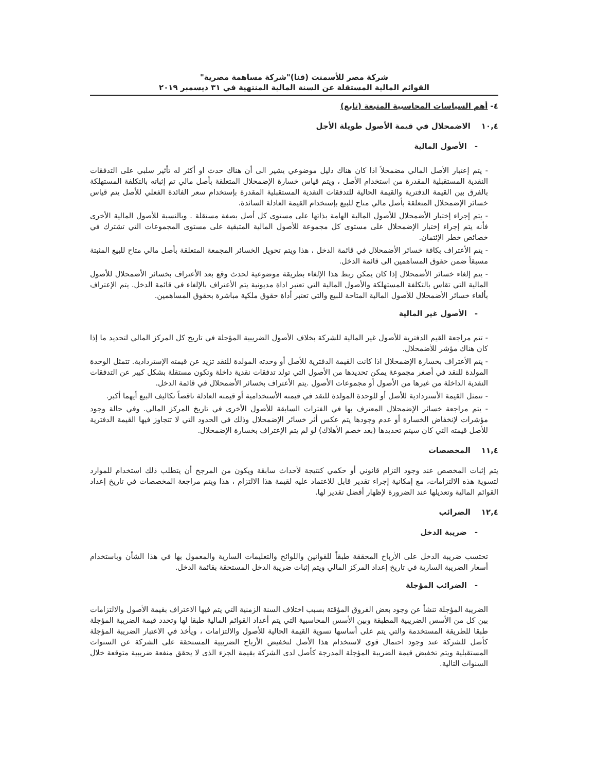شركة مصر للأسمنت (قنا)"شركة مساهمة مصرية"
القوائم المالية المستقلة عن السنة المالية المنتهية في ٣١ ديسمبر ٢٠١٩
٤- أهم السياسات المحاسبية المتبعة (تابع)
١٠,٤ الاضمحلال في قيمة الأصول طويلة الأجل
- الأصول المالية
- يتم إعتبار الأصل المالي مضمحلاً اذا كان هناك دليل موضوعي يشير الى أن هناك حدث او أكثر له تأثير سلبي على التدفقات النقدية المستقبلية المقدرة من استخدام الأصل ، ويتم قياس خسارة الإضمحلال المتعلقة بأصل مالي تم إثباته بالتكلفة المستهلكة بالفرق بين القيمة الدفترية والقيمة الحالية للتدفقات النقدية المستقبلية المقدرة بإستخدام سعر الفائدة الفعلي للأصل يتم قياس خسائر الإضمحلال المتعلقة بأصل مالي متاح للبيع بإستخدام القيمة العادلة السائدة.
- يتم إجراء إختبار الأضمحلال للأصول المالية الهامة بذاتها على مستوى كل أصل بصفة مستقلة . وبالنسبة للأصول المالية الأخرى فأنه يتم إجراء إختبار الإضمحلال على مستوى كل مجموعة للأصول المالية المتبقية على مستوى المجموعات التي تشترك في خصائص خطر الإئتمان.
- يتم الأعتراف بكافة خسائر الأضمحلال في قائمة الدخل ، هذا ويتم تحويل الخسائر المجمعة المتعلقة بأصل مالي متاح للبيع المثبتة مسبقاً ضمن حقوق المساهمين الى قائمة الدخل.
- يتم إلغاء خسائر الأضمحلال إذا كان يمكن ربط هذا الإلغاء بطريقة موضوعية لحدث وقع بعد الأعتراف بخسائر الأضمحلال للأصول المالية التي تقاس بالتكلفة المستهلكة والأصول المالية التي تعتبر اداة مديونية يتم الأعتراف بالإلغاء في قائمة الدخل. يتم الإعتراف بألغاء خسائر الأضمحلال للأصول المالية المتاحة للبيع والتي تعتبر أداة حقوق ملكية مباشرة بحقوق المساهمين.
- الأصول غير المالية
- تتم مراجعة القيم الدفترية للأصول غير المالية للشركة بخلاف الأصول الضريبية المؤجلة في تاريخ كل المركز المالي لتحديد ما إذا كان هناك مؤشر للأضمحلال.
- يتم الأعتراف بخسارة الإضمحلال اذا كانت القيمة الدفترية للأصل أو وحدته المولدة للنقد تزيد عن قيمته الإستردادية. تتمثل الوحدة المولدة للنقد في أصغر مجموعة يمكن تحديدها من الأصول التي تولد تدفقات نقدية داخلة وتكون مستقلة بشكل كبير عن التدفقات النقدية الداخلة من غيرها من الأصول أو مجموعات الأصول .يتم الأعتراف بخسائر الأضمحلال في قائمة الدخل.
- تتمثل القيمة الأستردادية للأصل أو للوحدة المولدة للنقد في قيمته الأستخدامية أو قيمته العادلة ناقصاً تكاليف البيع أيهما أكبر.
- يتم مراجعة خسائر الإضمحلال المعترف بها في الفترات السابقة للأصول الأخرى في تاريخ المركز المالي. وفي حالة وجود مؤشرات لإنخفاض الخسارة أو عدم وجودها يتم عكس أثر خسائر الإضمحلال وذلك في الحدود التي لا تتجاوز فيها القيمة الدفترية للأصل قيمته التي كان سيتم تحديدها (بعد خصم الأهلاك) لو لم يتم الإعتراف بخسارة الإضمحلال.
١١,٤ المخصصات
يتم إثبات المخصص عند وجود التزام قانوني أو حكمي كنتيجة لأحداث سابقة ويكون من المرجح أن يتطلب ذلك استخدام للموارد لتسوية هذه الالتزامات، مع إمكانية إجراء تقدير قابل للاعتماد عليه لقيمة هذا الالتزام ، هذا ويتم مراجعة المخصصات في تاريخ إعداد القوائم المالية وتعديلها عند الضرورة لإظهار أفضل تقدير لها.
١٢,٤ الضرائب
- ضريبة الدخل
تحتسب ضريبة الدخل على الأرباح المحققة طبقاً للقوانين واللوائح والتعليمات السارية والمعمول بها في هذا الشأن وباستخدام أسعار الضريبة السارية في تاريخ إعداد المركز المالي ويتم إثبات ضريبة الدخل المستحقة بقائمة الدخل.
- الضرائب المؤجلة
الضريبة المؤجلة تنشأ عن وجود بعض الفروق المؤقتة بسبب اختلاف السنة الزمنية التي يتم فيها الاعتراف بقيمة الأصول والالتزامات بين كل من الأسس الضريبية المطبقة وبين الأسس المحاسبية التي يتم أعداد القوائم المالية طبقا لها وتحدد قيمة الضريبة المؤجلة طبقا للطريقة المستخدمة والتي يتم على أساسها تسوية القيمة الحالية للأصول والالتزامات ، ويأخذ في الاعتبار الضريبة المؤجلة كأصل للشركة عند وجود احتمال قوى لاستخدام هذا الأصل لتخفيض الأرباح الضريبية المستحقة على الشركة عن السنوات المستقبلية ويتم تخفيض قيمة الضريبة المؤجلة المدرجة كأصل لدى الشركة بقيمة الجزء الذى لا يحقق منفعة ضريبية متوقعة خلال السنوات التالية.